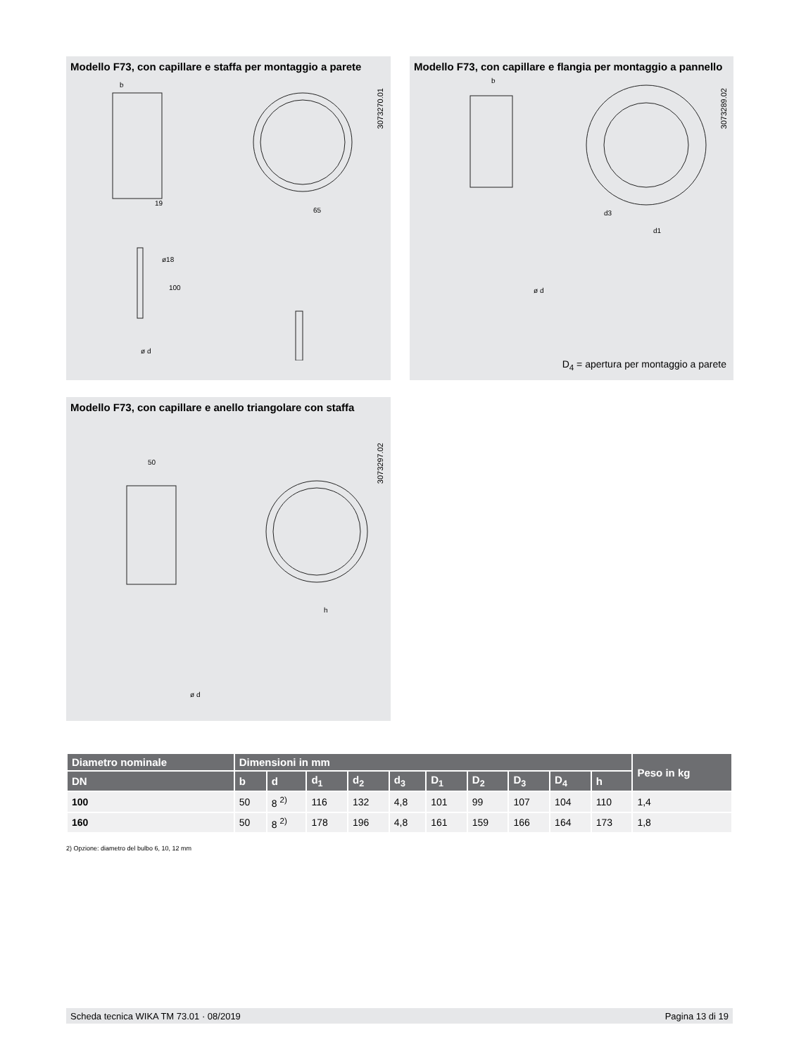Modello F73, con capillare e staffa per montaggio a parete
3073270.01
b
19
65
ø18
100
ø d
Modello F73, con capillare e flangia per montaggio a pannello
3073289.02
b
d3
d1
ø d
D<sub>4</sub> = apertura per montaggio a parete
Modello F73, con capillare e anello triangolare con staffa
3073297.02
50
h
ø d
| Diametro nominale | Dimensioni in mm | | | | | | | | | | Peso in kg |
| --- | --- | --- | --- | --- | --- | --- | --- | --- | --- | --- | --- |
| DN | b | d | d<sub>1</sub> | d<sub>2</sub> | d<sub>3</sub> | D<sub>1</sub> | D<sub>2</sub> | D<sub>3</sub> | D<sub>4</sub> | h | |
| 100 | 50 | 8 <sup>2)</sup> | 116 | 132 | 4,8 | 101 | 99 | 107 | 104 | 110 | 1,4 |
| 160 | 50 | 8 <sup>2)</sup> | 178 | 196 | 4,8 | 161 | 159 | 166 | 164 | 173 | 1,8 |
2) Opzione: diametro del bulbo 6, 10, 12 mm
Scheda tecnica WIKA TM 73.01 · 08/2019 Pagina 13 di 19